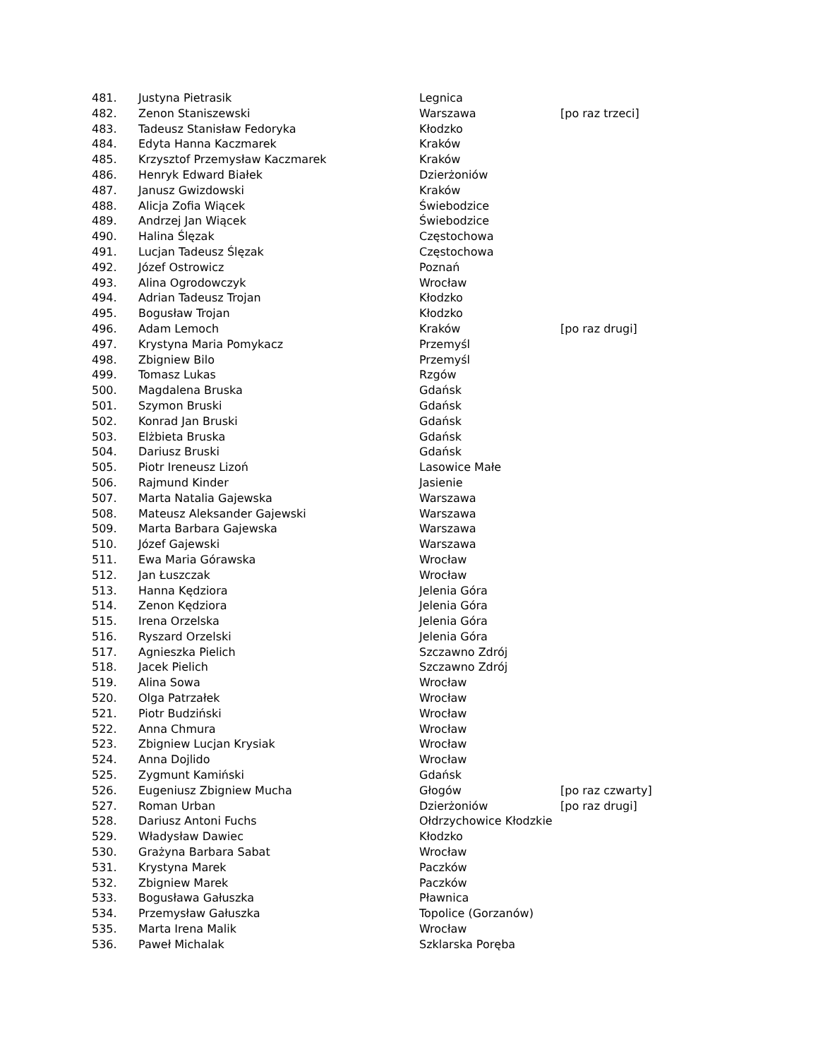| 481. | Justyna Pietrasik | Legnica | |
| 482. | Zenon Staniszewski | Warszawa | [po raz trzeci] |
| 483. | Tadeusz Stanisław Fedoryka | Kłodzko | |
| 484. | Edyta Hanna Kaczmarek | Kraków | |
| 485. | Krzysztof Przemysław Kaczmarek | Kraków | |
| 486. | Henryk Edward Białek | Dzierżoniów | |
| 487. | Janusz Gwizdowski | Kraków | |
| 488. | Alicja Zofia Wiącek | Świebodzice | |
| 489. | Andrzej Jan Wiącek | Świebodzice | |
| 490. | Halina Ślęzak | Częstochowa | |
| 491. | Lucjan Tadeusz Ślęzak | Częstochowa | |
| 492. | Józef Ostrowicz | Poznań | |
| 493. | Alina Ogrodowczyk | Wrocław | |
| 494. | Adrian Tadeusz Trojan | Kłodzko | |
| 495. | Bogusław Trojan | Kłodzko | |
| 496. | Adam Lemoch | Kraków | [po raz drugi] |
| 497. | Krystyna Maria Pomykacz | Przemyśl | |
| 498. | Zbigniew Bilo | Przemyśl | |
| 499. | Tomasz Lukas | Rzgów | |
| 500. | Magdalena Bruska | Gdańsk | |
| 501. | Szymon Bruski | Gdańsk | |
| 502. | Konrad Jan Bruski | Gdańsk | |
| 503. | Elżbieta Bruska | Gdańsk | |
| 504. | Dariusz Bruski | Gdańsk | |
| 505. | Piotr Ireneusz Lizoń | Lasowice Małe | |
| 506. | Rajmund Kinder | Jasienie | |
| 507. | Marta Natalia Gajewska | Warszawa | |
| 508. | Mateusz Aleksander Gajewski | Warszawa | |
| 509. | Marta Barbara Gajewska | Warszawa | |
| 510. | Józef Gajewski | Warszawa | |
| 511. | Ewa Maria Górawska | Wrocław | |
| 512. | Jan Łuszczak | Wrocław | |
| 513. | Hanna Kędziora | Jelenia Góra | |
| 514. | Zenon Kędziora | Jelenia Góra | |
| 515. | Irena Orzelska | Jelenia Góra | |
| 516. | Ryszard Orzelski | Jelenia Góra | |
| 517. | Agnieszka Pielich | Szczawno Zdrój | |
| 518. | Jacek Pielich | Szczawno Zdrój | |
| 519. | Alina Sowa | Wrocław | |
| 520. | Olga Patrzałek | Wrocław | |
| 521. | Piotr Budziński | Wrocław | |
| 522. | Anna Chmura | Wrocław | |
| 523. | Zbigniew Lucjan Krysiak | Wrocław | |
| 524. | Anna Dojlido | Wrocław | |
| 525. | Zygmunt Kamiński | Gdańsk | |
| 526. | Eugeniusz Zbigniew Mucha | Głogów | [po raz czwarty] |
| 527. | Roman Urban | Dzierżoniów | [po raz drugi] |
| 528. | Dariusz Antoni Fuchs | Ołdrzychowice Kłodzkie | |
| 529. | Władysław Dawiec | Kłodzko | |
| 530. | Grażyna Barbara Sabat | Wrocław | |
| 531. | Krystyna Marek | Paczków | |
| 532. | Zbigniew Marek | Paczków | |
| 533. | Bogusława Gałuszka | Pławnica | |
| 534. | Przemysław Gałuszka | Topolice (Gorzanów) | |
| 535. | Marta Irena Malik | Wrocław | |
| 536. | Paweł Michalak | Szklarska Poręba | |